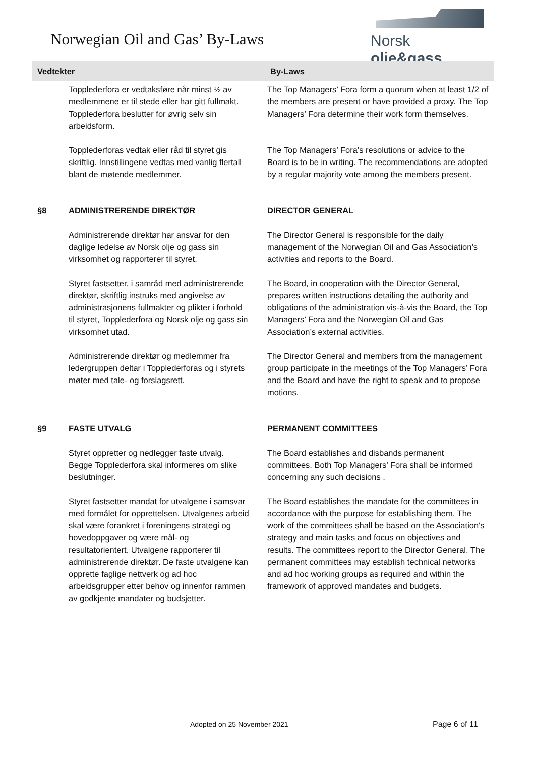Norwegian Oil and Gas’ By-Laws
Norsk olje&gass
| Vedtekter | | By-Laws |
| --- | --- | --- |
| | Topplederfora er vedtaksføre når minst ½ av medlemmene er til stede eller har gitt fullmakt. Topplederfora beslutter for øvrig selv sin arbeidsform. | The Top Managers’ Fora form a quorum when at least 1/2 of the members are present or have provided a proxy. The Top Managers’ Fora determine their work form themselves. |
| | Topplederforas vedtak eller råd til styret gis skriftlig. Innstillingene vedtas med vanlig flertall blant de møtende medlemmer. | The Top Managers’ Fora’s resolutions or advice to the Board is to be in writing. The recommendations are adopted by a regular majority vote among the members present. |
| §8 | ADMINISTRERENDE DIREKTØR | DIRECTOR GENERAL |
| | Administrerende direktør har ansvar for den daglige ledelse av Norsk olje og gass sin virksomhet og rapporterer til styret. | The Director General is responsible for the daily management of the Norwegian Oil and Gas Association’s activities and reports to the Board. |
| | Styret fastsetter, i samråd med administrerende direktør, skriftlig instruks med angivelse av administrasjonens fullmakter og plikter i forhold til styret, Topplederfora og Norsk olje og gass sin virksomhet utad. | The Board, in cooperation with the Director General, prepares written instructions detailing the authority and obligations of the administration vis-à-vis the Board, the Top Managers’ Fora and the Norwegian Oil and Gas Association’s external activities. |
| | Administrerende direktør og medlemmer fra ledergruppen deltar i Topplederforas og i styrets møter med tale- og forslagsrett. | The Director General and members from the management group participate in the meetings of the Top Managers’ Fora and the Board and have the right to speak and to propose motions. |
| §9 | FASTE UTVALG | PERMANENT COMMITTEES |
| | Styret oppretter og nedlegger faste utvalg. Begge Topplederfora skal informeres om slike beslutninger. | The Board establishes and disbands permanent committees. Both Top Managers’ Fora shall be informed concerning any such decisions . |
| | Styret fastsetter mandat for utvalgene i samsvar med formålet for opprettelsen. Utvalgenes arbeid skal være forankret i foreningens strategi og hovedoppgaver og være mål- og resultatorientert. Utvalgene rapporterer til administrerende direktør. De faste utvalgene kan opprette faglige nettverk og ad hoc arbeidsgrupper etter behov og innenfor rammen av godkjente mandater og budsjetter. | The Board establishes the mandate for the committees in accordance with the purpose for establishing them. The work of the committees shall be based on the Association's strategy and main tasks and focus on objectives and results. The committees report to the Director General. The permanent committees may establish technical networks and ad hoc working groups as required and within the framework of approved mandates and budgets. |
Adopted on 25 November 2021 Page 6 of 11